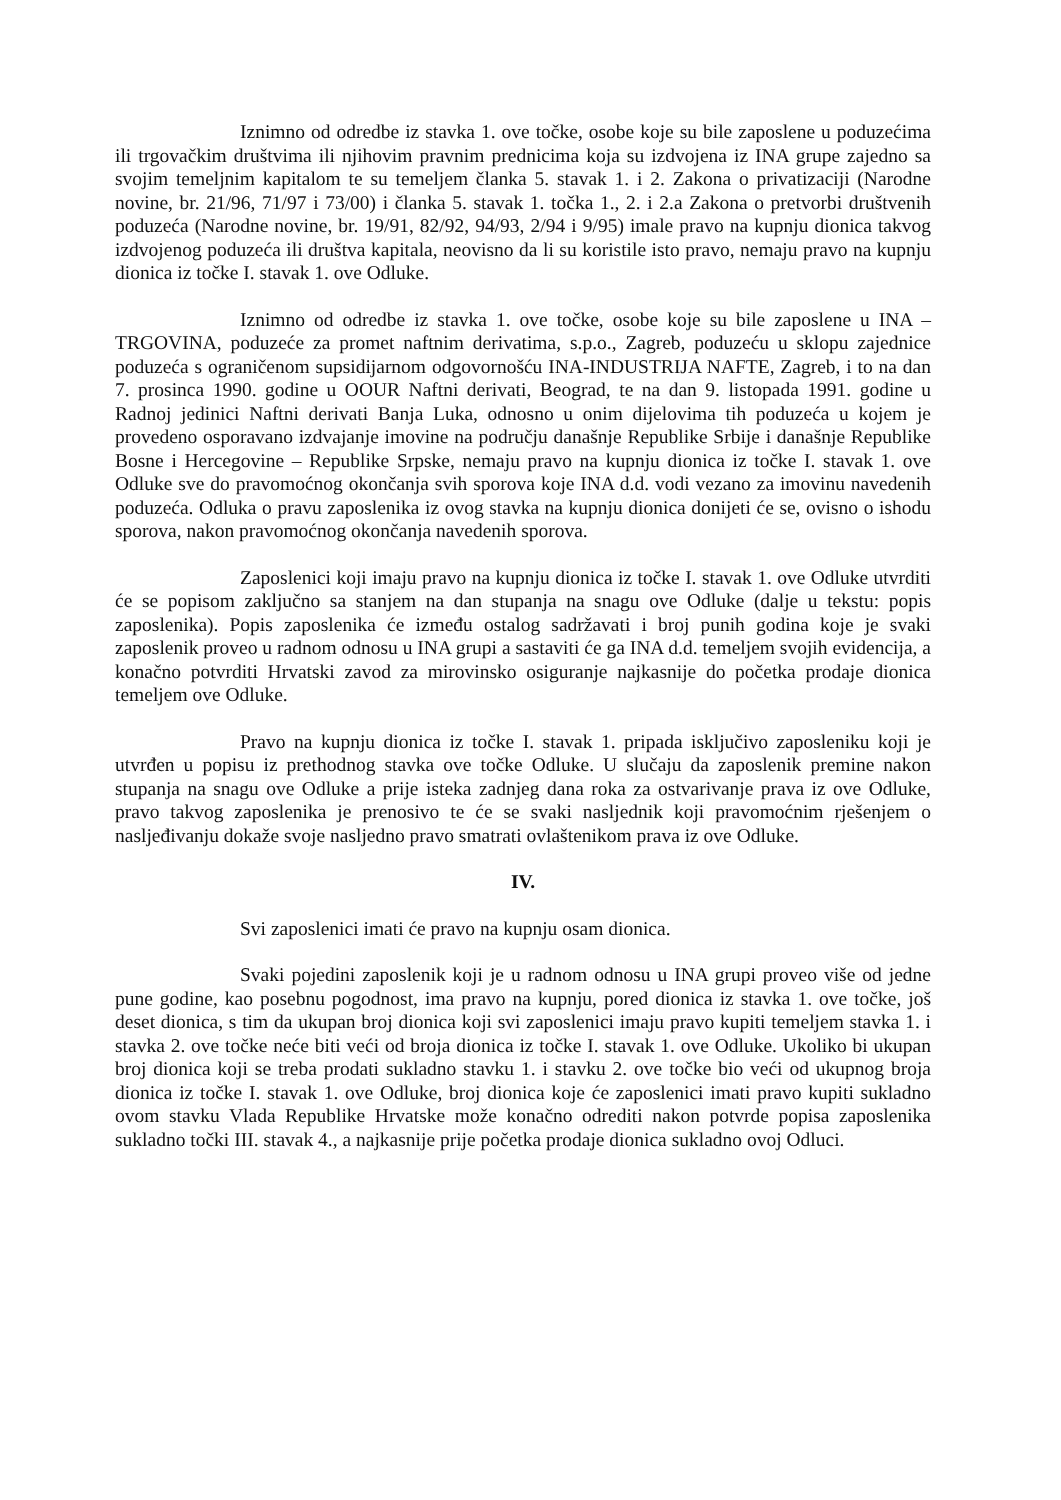Iznimno od odredbe iz stavka 1. ove točke, osobe koje su bile zaposlene u poduzećima ili trgovačkim društvima ili njihovim pravnim prednicima koja su izdvojena iz INA grupe zajedno sa svojim temeljnim kapitalom te su temeljem članka 5. stavak 1. i 2. Zakona o privatizaciji (Narodne novine, br. 21/96, 71/97 i 73/00) i članka 5. stavak 1. točka 1., 2. i 2.a Zakona o pretvorbi društvenih poduzeća (Narodne novine, br. 19/91, 82/92, 94/93, 2/94 i 9/95) imale pravo na kupnju dionica takvog izdvojenog poduzeća ili društva kapitala, neovisno da li su koristile isto pravo, nemaju pravo na kupnju dionica iz točke I. stavak 1. ove Odluke.
Iznimno od odredbe iz stavka 1. ove točke, osobe koje su bile zaposlene u INA – TRGOVINA, poduzeće za promet naftnim derivatima, s.p.o., Zagreb, poduzeću u sklopu zajednice poduzeća s ograničenom supsidijarnom odgovornošću INA-INDUSTRIJA NAFTE, Zagreb, i to na dan 7. prosinca 1990. godine u OOUR Naftni derivati, Beograd, te na dan 9. listopada 1991. godine u Radnoj jedinici Naftni derivati Banja Luka, odnosno u onim dijelovima tih poduzeća u kojem je provedeno osporavano izdvajanje imovine na području današnje Republike Srbije i današnje Republike Bosne i Hercegovine – Republike Srpske, nemaju pravo na kupnju dionica iz točke I. stavak 1. ove Odluke sve do pravomoćnog okončanja svih sporova koje INA d.d. vodi vezano za imovinu navedenih poduzeća. Odluka o pravu zaposlenika iz ovog stavka na kupnju dionica donijeti će se, ovisno o ishodu sporova, nakon pravomoćnog okončanja navedenih sporova.
Zaposlenici koji imaju pravo na kupnju dionica iz točke I. stavak 1. ove Odluke utvrditi će se popisom zaključno sa stanjem na dan stupanja na snagu ove Odluke (dalje u tekstu: popis zaposlenika). Popis zaposlenika će između ostalog sadržavati i broj punih godina koje je svaki zaposlenik proveo u radnom odnosu u INA grupi a sastaviti će ga INA d.d. temeljem svojih evidencija, a konačno potvrditi Hrvatski zavod za mirovinsko osiguranje najkasnije do početka prodaje dionica temeljem ove Odluke.
Pravo na kupnju dionica iz točke I. stavak 1. pripada isključivo zaposleniku koji je utvrđen u popisu iz prethodnog stavka ove točke Odluke. U slučaju da zaposlenik premine nakon stupanja na snagu ove Odluke a prije isteka zadnjeg dana roka za ostvarivanje prava iz ove Odluke, pravo takvog zaposlenika je prenosivo te će se svaki nasljednik koji pravomoćnim rješenjem o nasljeđivanju dokaže svoje nasljedno pravo smatrati ovlaštenikom prava iz ove Odluke.
IV.
Svi zaposlenici imati će pravo na kupnju osam dionica.
Svaki pojedini zaposlenik koji je u radnom odnosu u INA grupi proveo više od jedne pune godine, kao posebnu pogodnost, ima pravo na kupnju, pored dionica iz stavka 1. ove točke, još deset dionica, s tim da ukupan broj dionica koji svi zaposlenici imaju pravo kupiti temeljem stavka 1. i stavka 2. ove točke neće biti veći od broja dionica iz točke I. stavak 1. ove Odluke. Ukoliko bi ukupan broj dionica koji se treba prodati sukladno stavku 1. i stavku 2. ove točke bio veći od ukupnog broja dionica iz točke I. stavak 1. ove Odluke, broj dionica koje će zaposlenici imati pravo kupiti sukladno ovom stavku Vlada Republike Hrvatske može konačno odrediti nakon potvrde popisa zaposlenika sukladno točki III. stavak 4., a najkasnije prije početka prodaje dionica sukladno ovoj Odluci.